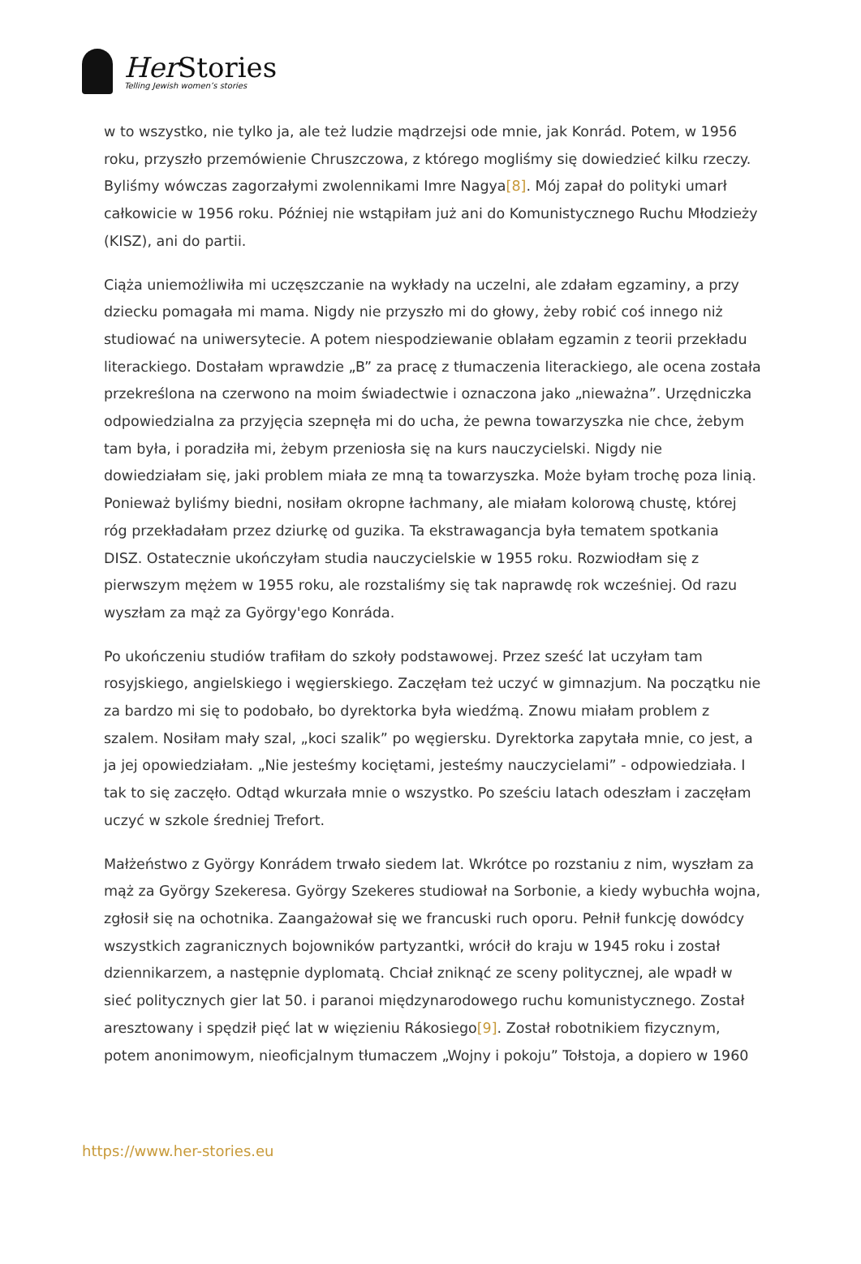Her Stories
Telling Jewish women’s stories
w to wszystko, nie tylko ja, ale też ludzie mądrzejsi ode mnie, jak Konrád. Potem, w 1956 roku, przyszło przemówienie Chruszczowa, z którego mogliśmy się dowiedzieć kilku rzeczy. Byliśmy wówczas zagorzałymi zwolennikami Imre Nagya[8]. Mój zapał do polityki umarł całkowicie w 1956 roku. Później nie wstąpiłam już ani do Komunistycznego Ruchu Młodzieży (KISZ), ani do partii.
Ciąża uniemożliwiła mi uczęszczanie na wykłady na uczelni, ale zdałam egzaminy, a przy dziecku pomagała mi mama. Nigdy nie przyszło mi do głowy, żeby robić coś innego niż studiować na uniwersytecie. A potem niespodziewanie oblałam egzamin z teorii przekładu literackiego. Dostałam wprawdzie „B” za pracę z tłumaczenia literackiego, ale ocena została przekreślona na czerwono na moim świadectwie i oznaczona jako „nieważna”. Urzędniczka odpowiedzialna za przyjęcia szepnęła mi do ucha, że pewna towarzyszka nie chce, żebym tam była, i poradziła mi, żebym przeniosła się na kurs nauczycielski. Nigdy nie dowiedziałam się, jaki problem miała ze mną ta towarzyszka. Może byłam trochę poza linią. Ponieważ byliśmy biedni, nosiłam okropne łachmany, ale miałam kolorową chustę, której róg przekładałam przez dziurkę od guzika. Ta ekstrawagancja była tematem spotkania DISZ. Ostatecznie ukończyłam studia nauczycielskie w 1955 roku. Rozwiodłam się z pierwszym mężem w 1955 roku, ale rozstaliśmy się tak naprawdę rok wcześniej. Od razu wyszłam za mąż za György'ego Konráda.
Po ukończeniu studiów trafiłam do szkoły podstawowej. Przez sześć lat uczyłam tam rosyjskiego, angielskiego i węgierskiego. Zaczęłam też uczyć w gimnazjum. Na początku nie za bardzo mi się to podobało, bo dyrektorka była wiedźmą. Znowu miałam problem z szalem. Nosiłam mały szal, „koci szalik” po węgiersku. Dyrektorka zapytała mnie, co jest, a ja jej opowiedziałam. „Nie jesteśmy kociętami, jesteśmy nauczycielami” - odpowiedziała. I tak to się zaczęło. Odtąd wkurzała mnie o wszystko. Po sześciu latach odeszłam i zaczęłam uczyć w szkole średniej Trefort.
Małżeństwo z György Konrádem trwało siedem lat. Wkrótce po rozstaniu z nim, wyszłam za mąż za György Szekeresa. György Szekeres studiował na Sorbonie, a kiedy wybuchła wojna, zgłosił się na ochotnika. Zaangażował się we francuski ruch oporu. Pełnił funkcję dowódcy wszystkich zagranicznych bojowników partyzantki, wrócił do kraju w 1945 roku i został dziennikarzem, a następnie dyplomatą. Chciał zniknąć ze sceny politycznej, ale wpadł w sieć politycznych gier lat 50. i paranoi międzynarodowego ruchu komunistycznego. Został aresztowany i spędził pięć lat w więzieniu Rákosiego[9]. Został robotnikiem fizycznym, potem anonimowym, nieoficjalnym tłumaczem „Wojny i pokoju” Tołstoja, a dopiero w 1960
https://www.her-stories.eu